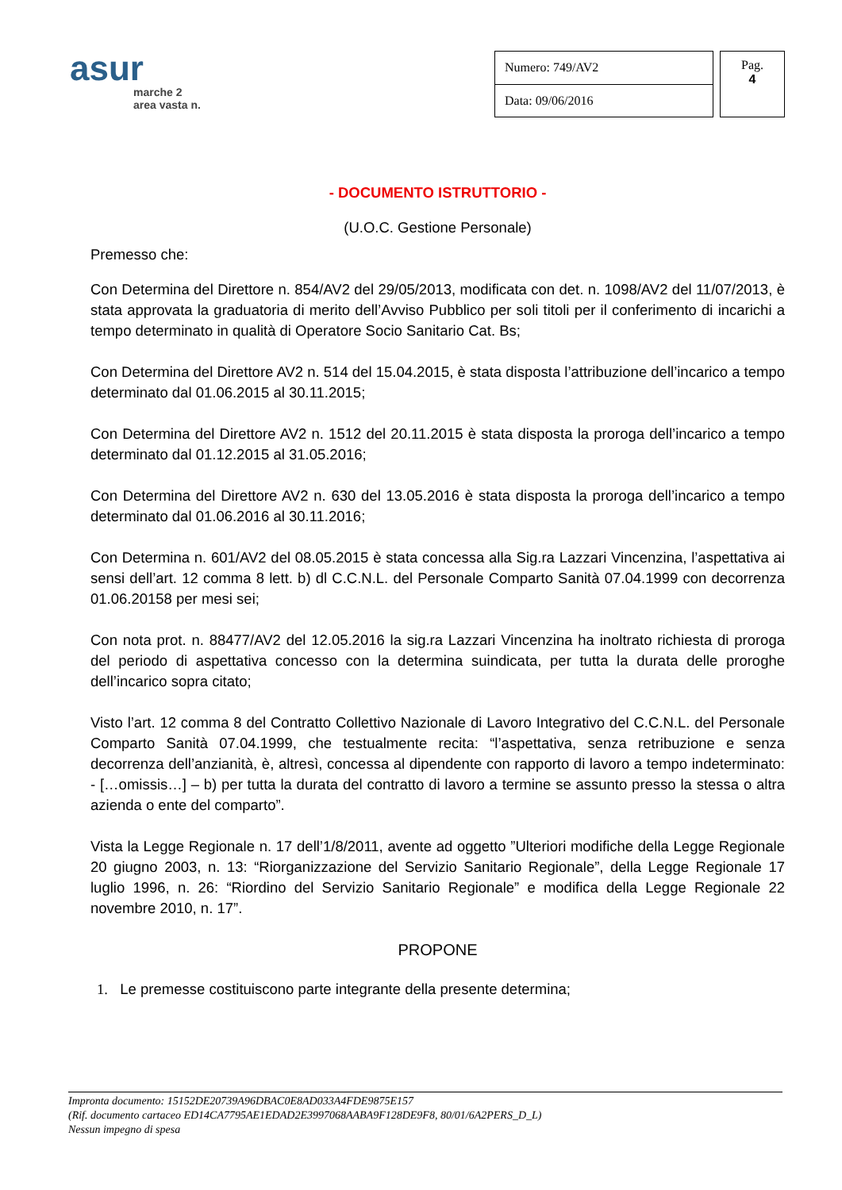asur
marche 2
area vasta n.
| Numero: 749/AV2 |
| Data: 09/06/2016 |
Pag.
4
- DOCUMENTO ISTRUTTORIO -
(U.O.C. Gestione Personale)
Premesso che:
Con Determina del Direttore n. 854/AV2 del 29/05/2013, modificata con det. n. 1098/AV2 del 11/07/2013, è stata approvata la graduatoria di merito dell’Avviso Pubblico per soli titoli per il conferimento di incarichi a tempo determinato in qualità di Operatore Socio Sanitario Cat. Bs;
Con Determina del Direttore AV2 n. 514 del 15.04.2015, è stata disposta l’attribuzione dell’incarico a tempo determinato dal 01.06.2015 al 30.11.2015;
Con Determina del Direttore AV2 n. 1512 del 20.11.2015 è stata disposta la proroga dell’incarico a tempo determinato dal 01.12.2015 al 31.05.2016;
Con Determina del Direttore AV2 n. 630 del 13.05.2016 è stata disposta la proroga dell’incarico a tempo determinato dal 01.06.2016 al 30.11.2016;
Con Determina n. 601/AV2 del 08.05.2015 è stata concessa alla Sig.ra Lazzari Vincenzina, l’aspettativa ai sensi dell’art. 12 comma 8 lett. b) dl C.C.N.L. del Personale Comparto Sanità 07.04.1999 con decorrenza 01.06.20158 per mesi sei;
Con nota prot. n. 88477/AV2 del 12.05.2016 la sig.ra Lazzari Vincenzina ha inoltrato richiesta di proroga del periodo di aspettativa concesso con la determina suindicata, per tutta la durata delle proroghe dell’incarico sopra citato;
Visto l’art. 12 comma 8 del Contratto Collettivo Nazionale di Lavoro Integrativo del C.C.N.L. del Personale Comparto Sanità 07.04.1999, che testualmente recita: “l’aspettativa, senza retribuzione e senza decorrenza dell’anzianità, è, altresì, concessa al dipendente con rapporto di lavoro a tempo indeterminato: - […omissis…] – b) per tutta la durata del contratto di lavoro a termine se assunto presso la stessa o altra azienda o ente del comparto”.
Vista la Legge Regionale n. 17 dell’1/8/2011, avente ad oggetto ”Ulteriori modifiche della Legge Regionale 20 giugno 2003, n. 13: “Riorganizzazione del Servizio Sanitario Regionale”, della Legge Regionale 17 luglio 1996, n. 26: “Riordino del Servizio Sanitario Regionale” e modifica della Legge Regionale 22 novembre 2010, n. 17”.
PROPONE
1. Le premesse costituiscono parte integrante della presente determina;
Impronta documento: 15152DE20739A96DBAC0E8AD033A4FDE9875E157
(Rif. documento cartaceo ED14CA7795AE1EDAD2E3997068AABA9F128DE9F8, 80/01/6A2PERS_D_L)
Nessun impegno di spesa